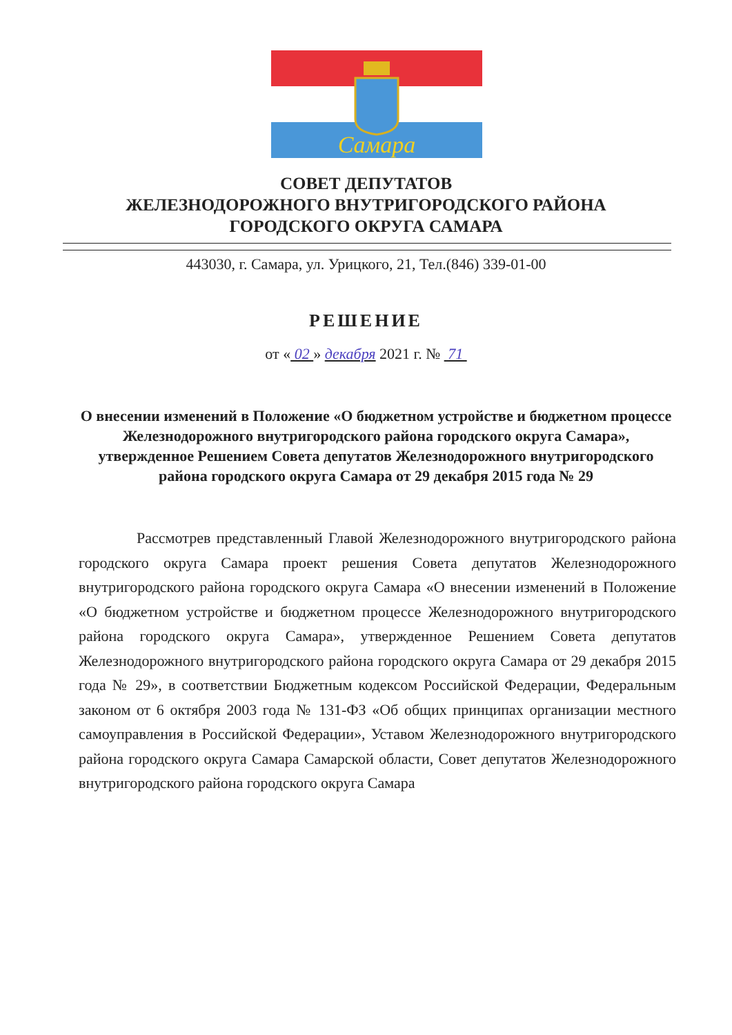Самара
СОВЕТ ДЕПУТАТОВ
ЖЕЛЕЗНОДОРОЖНОГО ВНУТРИГОРОДСКОГО РАЙОНА
ГОРОДСКОГО ОКРУГА САМАРА
443030, г. Самара, ул. Урицкого, 21, Тел.(846) 339-01-00
РЕШЕНИЕ
от « 02 » декабря 2021 г. № 71
О внесении изменений в Положение «О бюджетном устройстве и бюджетном процессе Железнодорожного внутригородского района городского округа Самара», утвержденное Решением Совета депутатов Железнодорожного внутригородского района городского округа Самара от 29 декабря 2015 года № 29
Рассмотрев представленный Главой Железнодорожного внутригородского района городского округа Самара проект решения Совета депутатов Железнодорожного внутригородского района городского округа Самара «О внесении изменений в Положение «О бюджетном устройстве и бюджетном процессе Железнодорожного внутригородского района городского округа Самара», утвержденное Решением Совета депутатов Железнодорожного внутригородского района городского округа Самара от 29 декабря 2015 года № 29», в соответствии Бюджетным кодексом Российской Федерации, Федеральным законом от 6 октября 2003 года № 131-ФЗ «Об общих принципах организации местного самоуправления в Российской Федерации», Уставом Железнодорожного внутригородского района городского округа Самара Самарской области, Совет депутатов Железнодорожного внутригородского района городского округа Самара